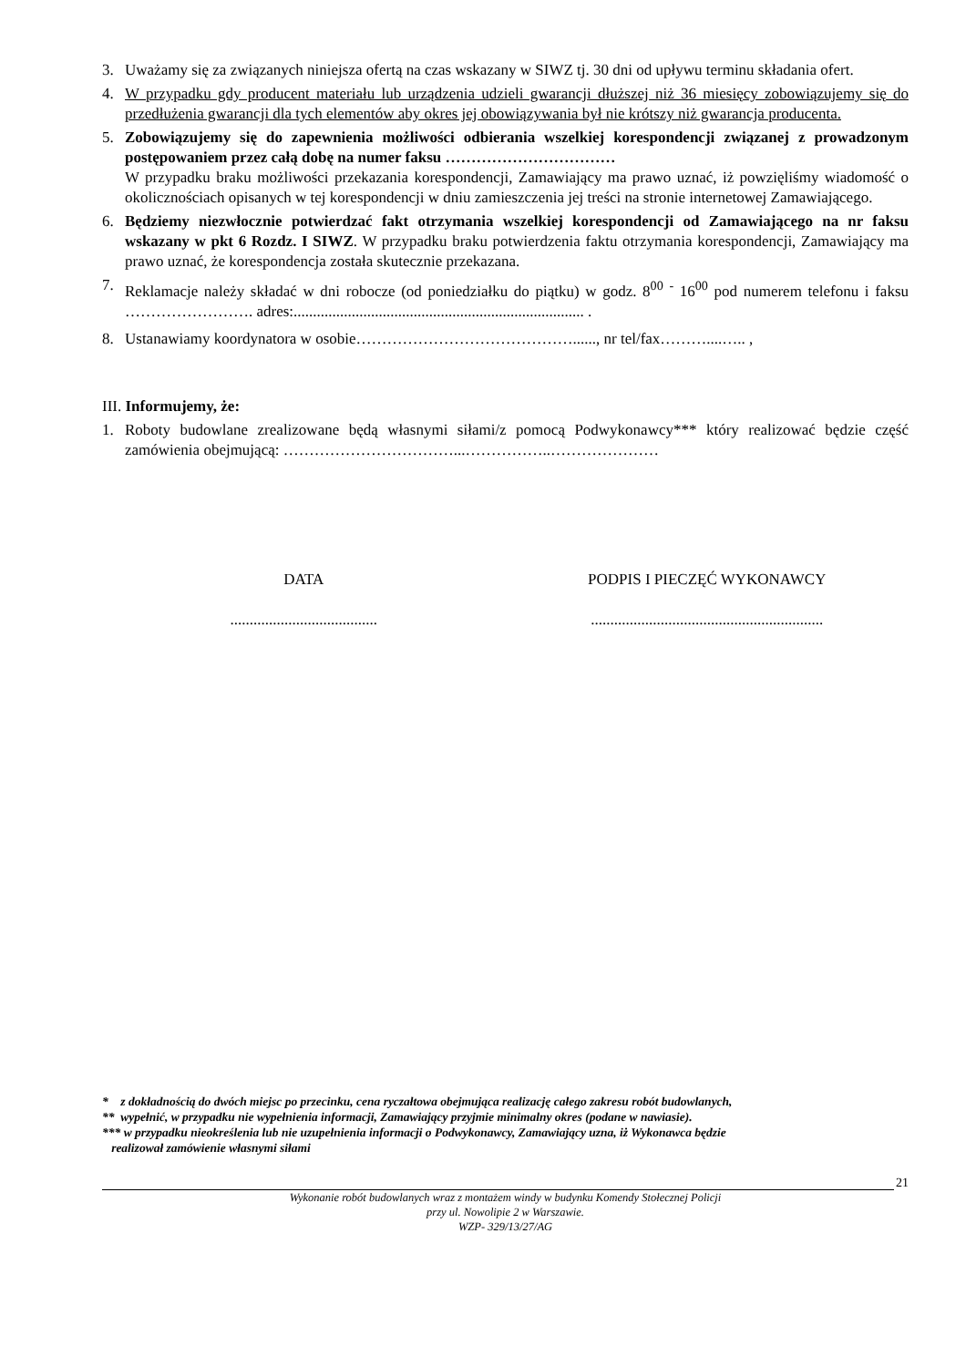3. Uważamy się za związanych niniejsza ofertą na czas wskazany w SIWZ tj. 30 dni od upływu terminu składania ofert.
4. W przypadku gdy producent materiału lub urządzenia udzieli gwarancji dłuższej niż 36 miesięcy zobowiązujemy się do przedłużenia gwarancji dla tych elementów aby okres jej obowiązywania był nie krótszy niż gwarancja producenta.
5. Zobowiązujemy się do zapewnienia możliwości odbierania wszelkiej korespondencji związanej z prowadzonym postępowaniem przez całą dobę na numer faksu ……………………………
W przypadku braku możliwości przekazania korespondencji, Zamawiający ma prawo uznać, iż powzięliśmy wiadomość o okolicznościach opisanych w tej korespondencji w dniu zamieszczenia jej treści na stronie internetowej Zamawiającego.
6. Będziemy niezwłocznie potwierdzać fakt otrzymania wszelkiej korespondencji od Zamawiającego na nr faksu wskazany w pkt 6 Rozdz. I SIWZ. W przypadku braku potwierdzenia faktu otrzymania korespondencji, Zamawiający ma prawo uznać, że korespondencja została skutecznie przekazana.
7. Reklamacje należy składać w dni robocze (od poniedziałku do piątku) w godz. 8<sup>00</sup> <sup>-</sup> 16<sup>00</sup> pod numerem telefonu i faksu ……………………. adres:........................................................................... .
8. Ustanawiamy koordynatora w osobie……………………………………......, nr tel/fax………....….. ,
III. Informujemy, że:
1. Roboty budowlane zrealizowane będą własnymi siłami/z pomocą Podwykonawcy*** który realizować będzie część zamówienia obejmującą: ……………………………...……………..…………………
DATA PODPIS I PIECZĘĆ WYKONAWCY
......................................
............................................................
* z dokładnością do dwóch miejsc po przecinku, cena ryczałtowa obejmująca realizację całego zakresu robót budowlanych,
** wypełnić, w przypadku nie wypełnienia informacji, Zamawiający przyjmie minimalny okres (podane w nawiasie).
*** w przypadku nieokreślenia lub nie uzupełnienia informacji o Podwykonawcy, Zamawiający uzna, iż Wykonawca będzie
realizował zamówienie własnymi siłami
21
Wykonanie robót budowlanych wraz z montażem windy w budynku Komendy Stołecznej Policji
przy ul. Nowolipie 2 w Warszawie.
WZP- 329/13/27/AG